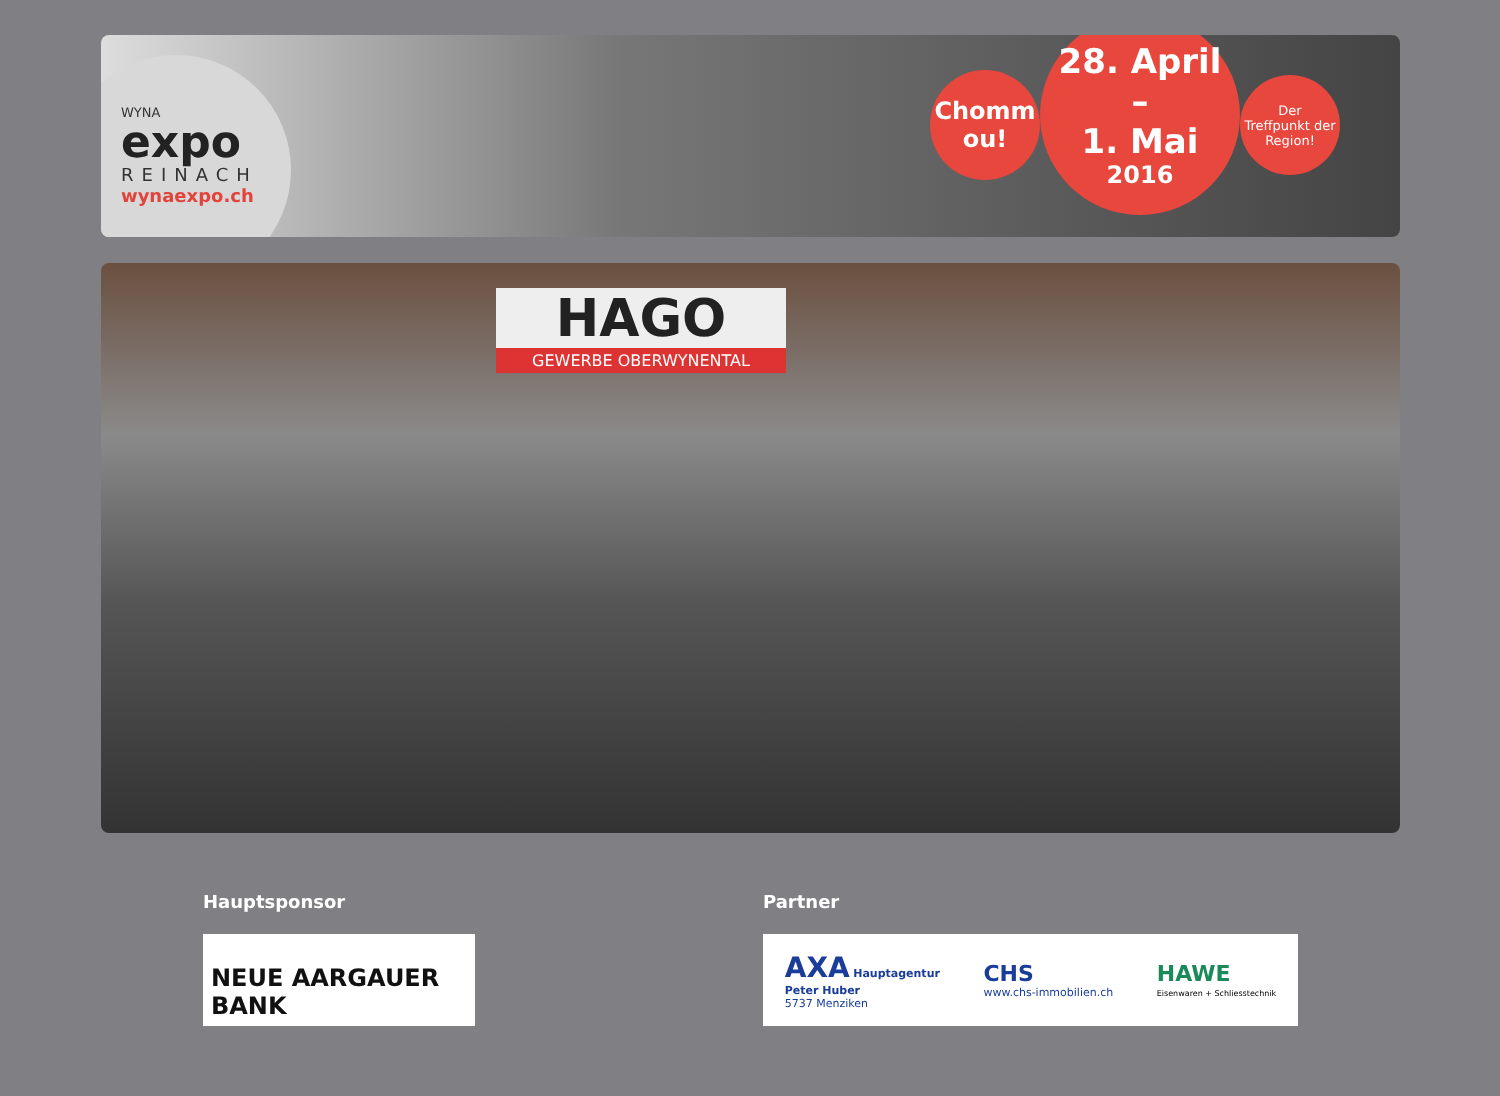WYNA
expo
REINACH
wynaexpo.ch
Chomm
ou!
28. April
–
1. Mai
2016
Der
Treffpunkt der
Region!
HAGO
GEWERBE OBERWYNENTAL
Hauptsponsor
NEUE AARGAUER BANK
Partner
AXA Hauptagentur
Peter Huber
5737 Menziken
CHS
www.chs-immobilien.ch
HAWE
Eisenwaren + Schliesstechnik